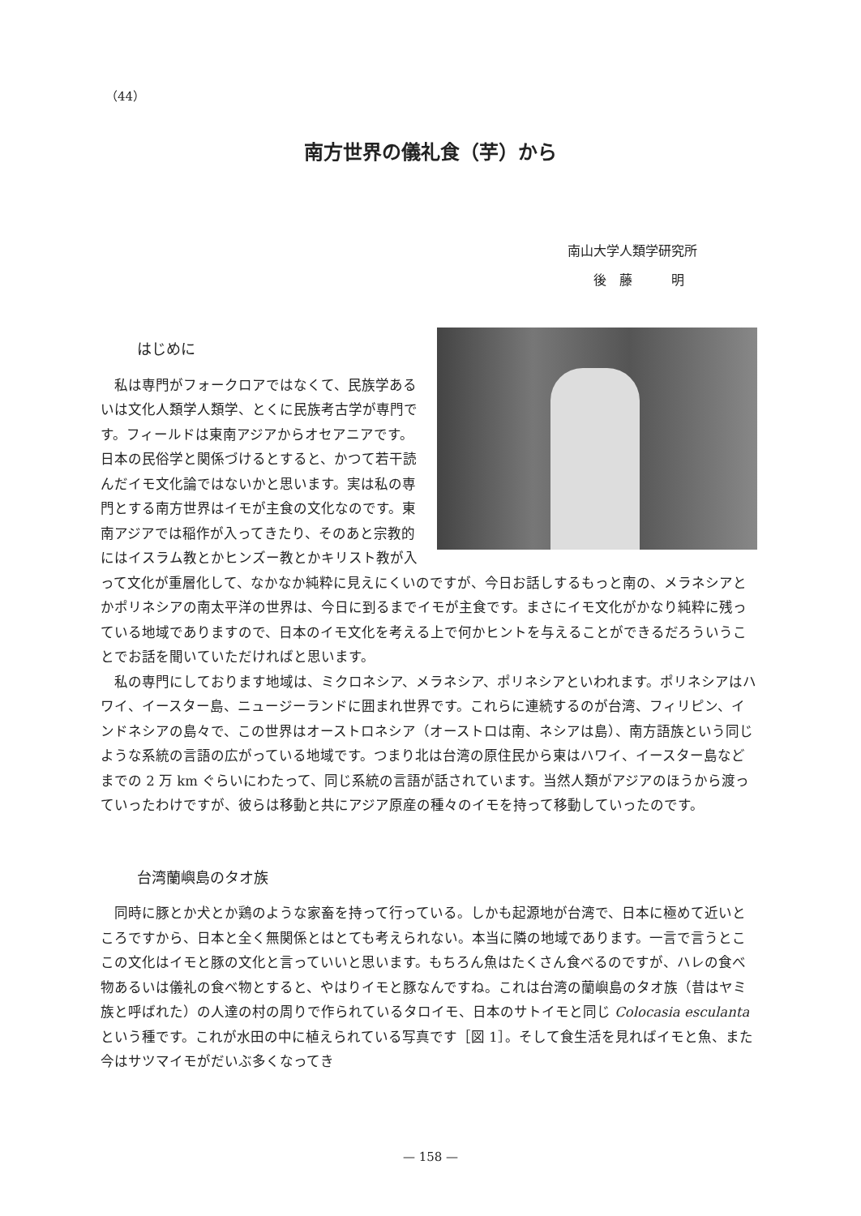（44）
南方世界の儀礼食（芋）から
南山大学人類学研究所
　　後　藤　　　明
はじめに
私は専門がフォークロアではなくて、民族学あるいは文化人類学人類学、とくに民族考古学が専門です。フィールドは東南アジアからオセアニアです。日本の民俗学と関係づけるとすると、かつて若干読んだイモ文化論ではないかと思います。実は私の専門とする南方世界はイモが主食の文化なのです。東南アジアでは稲作が入ってきたり、そのあと宗教的にはイスラム教とかヒンズー教とかキリスト教が入って文化が重層化して、なかなか純粋に見えにくいのですが、今日お話しするもっと南の、メラネシアとかポリネシアの南太平洋の世界は、今日に到るまでイモが主食です。まさにイモ文化がかなり純粋に残っている地域でありますので、日本のイモ文化を考える上で何かヒントを与えることができるだろういうことでお話を聞いていただければと思います。
私の専門にしております地域は、ミクロネシア、メラネシア、ポリネシアといわれます。ポリネシアはハワイ、イースター島、ニュージーランドに囲まれ世界です。これらに連続するのが台湾、フィリピン、インドネシアの島々で、この世界はオーストロネシア（オーストロは南、ネシアは島）、南方語族という同じような系統の言語の広がっている地域です。つまり北は台湾の原住民から東はハワイ、イースター島などまでの 2 万 km ぐらいにわたって、同じ系統の言語が話されています。当然人類がアジアのほうから渡っていったわけですが、彼らは移動と共にアジア原産の種々のイモを持って移動していったのです。
台湾蘭嶼島のタオ族
同時に豚とか犬とか鶏のような家畜を持って行っている。しかも起源地が台湾で、日本に極めて近いところですから、日本と全く無関係とはとても考えられない。本当に隣の地域であります。一言で言うとここの文化はイモと豚の文化と言っていいと思います。もちろん魚はたくさん食べるのですが、ハレの食べ物あるいは儀礼の食べ物とすると、やはりイモと豚なんですね。これは台湾の蘭嶼島のタオ族（昔はヤミ族と呼ばれた）の人達の村の周りで作られているタロイモ、日本のサトイモと同じ Colocasia esculanta という種です。これが水田の中に植えられている写真です［図 1］。そして食生活を見ればイモと魚、また今はサツマイモがだいぶ多くなってき
— 158 —